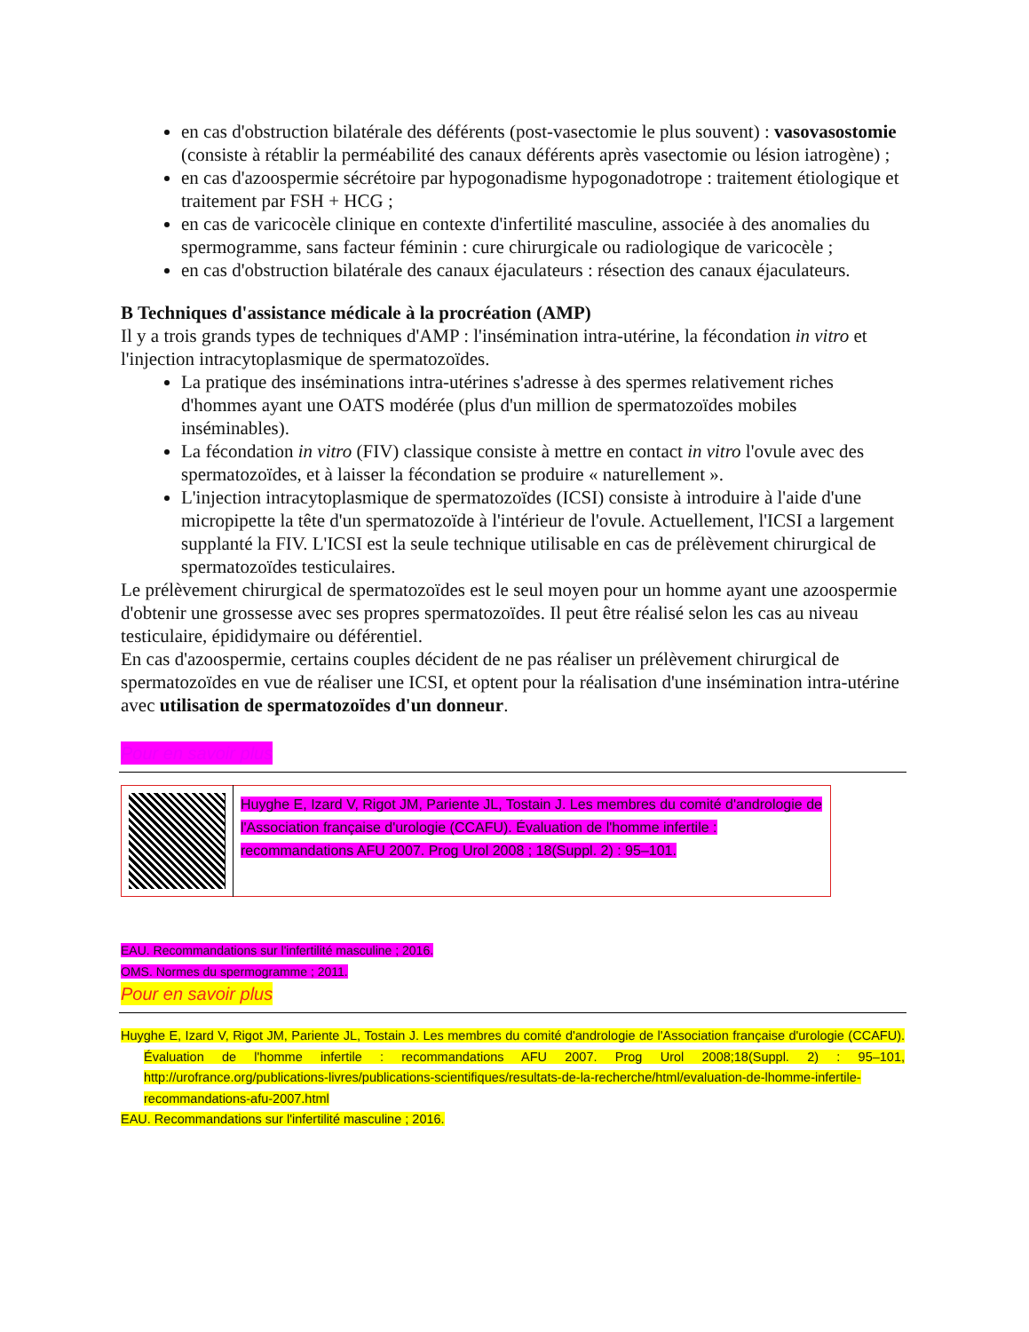en cas d'obstruction bilatérale des déférents (post-vasectomie le plus souvent) : vasovasostomie (consiste à rétablir la perméabilité des canaux déférents après vasectomie ou lésion iatrogène) ;
en cas d'azoospermie sécrétoire par hypogonadisme hypogonadotrope : traitement étiologique et traitement par FSH + HCG ;
en cas de varicocèle clinique en contexte d'infertilité masculine, associée à des anomalies du spermogramme, sans facteur féminin : cure chirurgicale ou radiologique de varicocèle ;
en cas d'obstruction bilatérale des canaux éjaculateurs : résection des canaux éjaculateurs.
B Techniques d'assistance médicale à la procréation (AMP)
Il y a trois grands types de techniques d'AMP : l'insémination intra-utérine, la fécondation in vitro et l'injection intracytoplasmique de spermatozoïdes.
La pratique des inséminations intra-utérines s'adresse à des spermes relativement riches d'hommes ayant une OATS modérée (plus d'un million de spermatozoïdes mobiles inséminables).
La fécondation in vitro (FIV) classique consiste à mettre en contact in vitro l'ovule avec des spermatozoïdes, et à laisser la fécondation se produire « naturellement ».
L'injection intracytoplasmique de spermatozoïdes (ICSI) consiste à introduire à l'aide d'une micropipette la tête d'un spermatozoïde à l'intérieur de l'ovule. Actuellement, l'ICSI a largement supplanté la FIV. L'ICSI est la seule technique utilisable en cas de prélèvement chirurgical de spermatozoïdes testiculaires.
Le prélèvement chirurgical de spermatozoïdes est le seul moyen pour un homme ayant une azoospermie d'obtenir une grossesse avec ses propres spermatozoïdes. Il peut être réalisé selon les cas au niveau testiculaire, épididymaire ou déférentiel.
En cas d'azoospermie, certains couples décident de ne pas réaliser un prélèvement chirurgical de spermatozoïdes en vue de réaliser une ICSI, et optent pour la réalisation d'une insémination intra-utérine avec utilisation de spermatozoïdes d'un donneur.
Pour en savoir plus
| | Huyghe E, Izard V, Rigot JM, Pariente JL, Tostain J. Les membres du comité d'andrologie de l'Association française d'urologie (CCAFU). Évaluation de l'homme infertile : recommandations AFU 2007. Prog Urol 2008 ; 18(Suppl. 2) : 95–101. |
EAU. Recommandations sur l'infertilité masculine ; 2016.
OMS. Normes du spermogramme ; 2011.
Pour en savoir plus
Huyghe E, Izard V, Rigot JM, Pariente JL, Tostain J. Les membres du comité d'andrologie de l'Association française d'urologie (CCAFU). Évaluation de l'homme infertile : recommandations AFU 2007. Prog Urol 2008;18(Suppl. 2) : 95–101, http://urofrance.org/publications-livres/publications-scientifiques/resultats-de-la-recherche/html/evaluation-de-lhomme-infertile-recommandations-afu-2007.html
EAU. Recommandations sur l'infertilité masculine ; 2016.